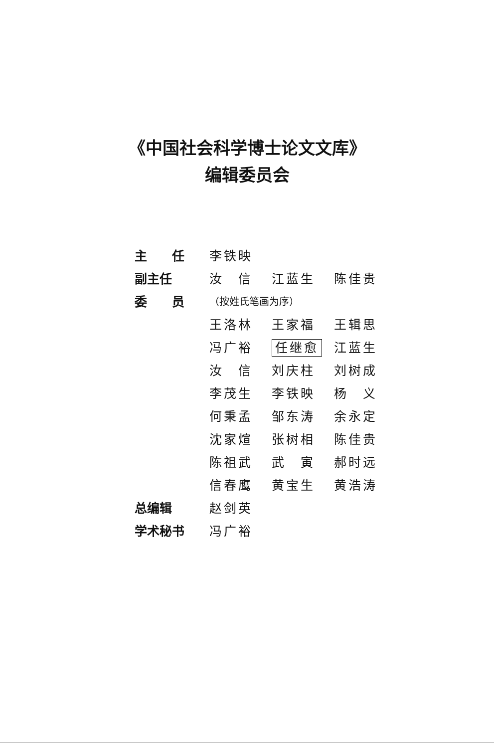《中国社会科学博士论文文库》
编辑委员会
| 主 任 | 李铁映 | | |
| 副主任 | 汝 信 | 江蓝生 | 陈佳贵 |
| 委 员 | （按姓氏笔画为序） | | |
| | 王洛林 | 王家福 | 王辑思 |
| | 冯广裕 | 任继愈 | 江蓝生 |
| | 汝 信 | 刘庆柱 | 刘树成 |
| | 李茂生 | 李铁映 | 杨 义 |
| | 何秉孟 | 邹东涛 | 余永定 |
| | 沈家煊 | 张树相 | 陈佳贵 |
| | 陈祖武 | 武 寅 | 郝时远 |
| | 信春鹰 | 黄宝生 | 黄浩涛 |
| 总编辑 | 赵剑英 | | |
| 学术秘书 | 冯广裕 | | |